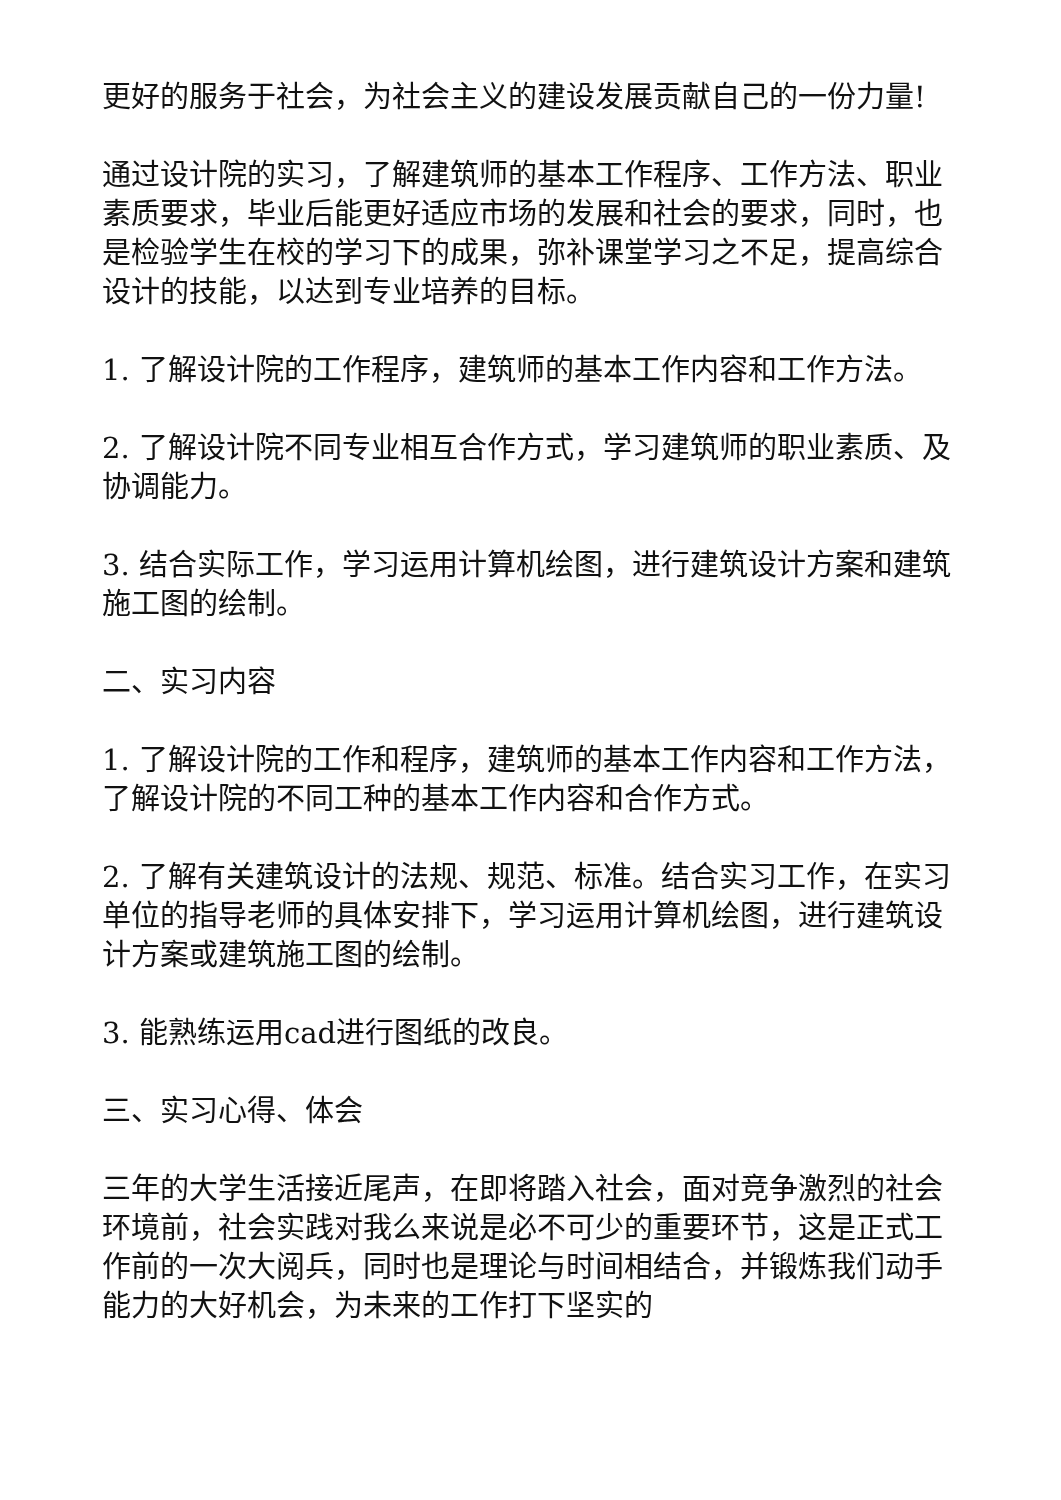更好的服务于社会，为社会主义的建设发展贡献自己的一份力量!
通过设计院的实习，了解建筑师的基本工作程序、工作方法、职业素质要求，毕业后能更好适应市场的发展和社会的要求，同时，也是检验学生在校的学习下的成果，弥补课堂学习之不足，提高综合设计的技能，以达到专业培养的目标。
1. 了解设计院的工作程序，建筑师的基本工作内容和工作方法。
2. 了解设计院不同专业相互合作方式，学习建筑师的职业素质、及协调能力。
3. 结合实际工作，学习运用计算机绘图，进行建筑设计方案和建筑施工图的绘制。
二、实习内容
1. 了解设计院的工作和程序，建筑师的基本工作内容和工作方法，了解设计院的不同工种的基本工作内容和合作方式。
2. 了解有关建筑设计的法规、规范、标准。结合实习工作，在实习单位的指导老师的具体安排下，学习运用计算机绘图，进行建筑设计方案或建筑施工图的绘制。
3. 能熟练运用cad进行图纸的改良。
三、实习心得、体会
三年的大学生活接近尾声，在即将踏入社会，面对竞争激烈的社会环境前，社会实践对我么来说是必不可少的重要环节，这是正式工作前的一次大阅兵，同时也是理论与时间相结合，并锻炼我们动手能力的大好机会，为未来的工作打下坚实的